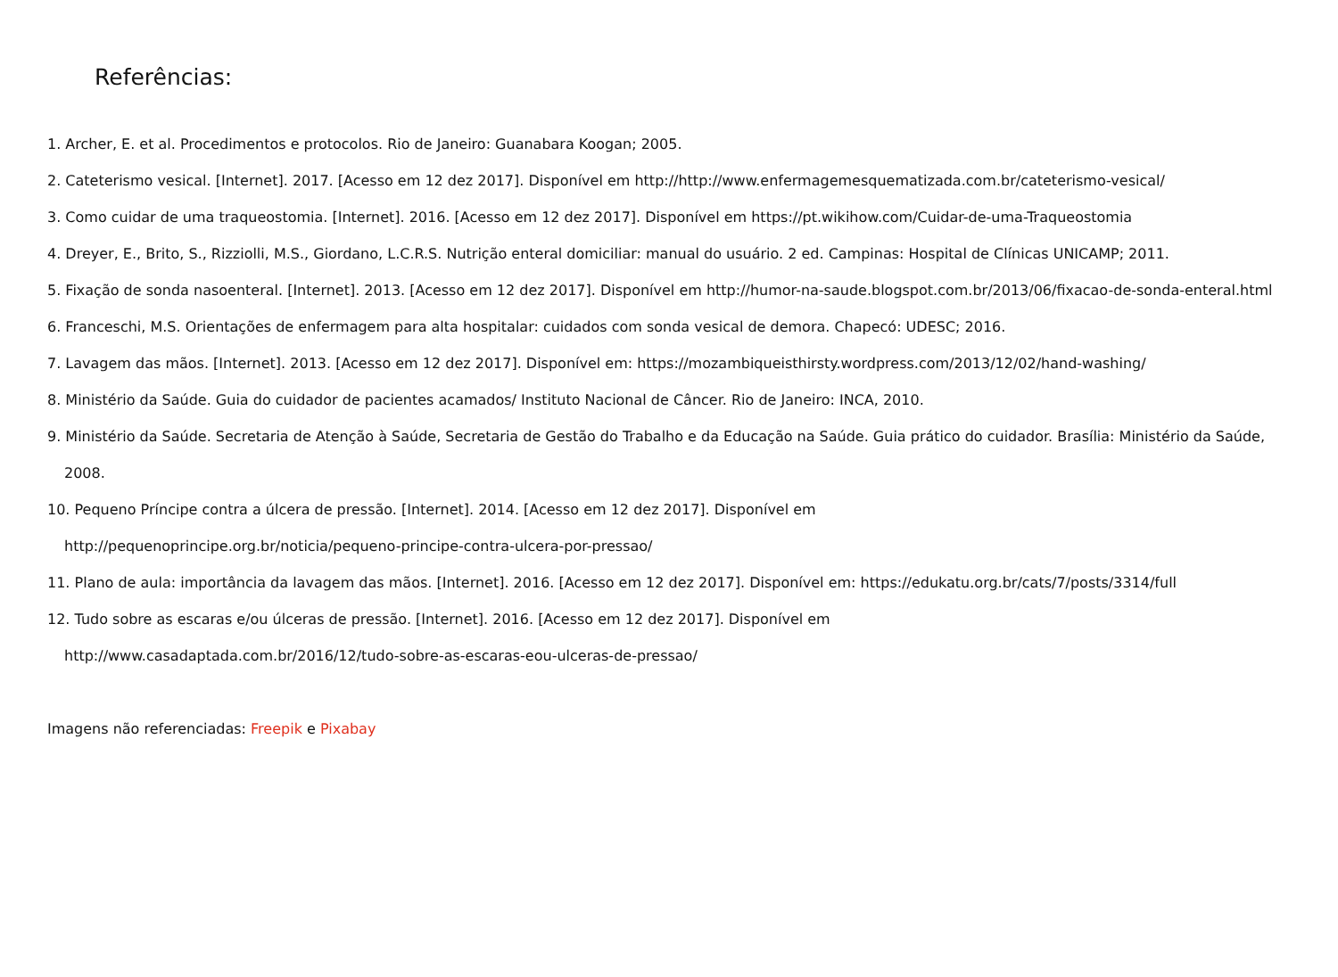Referências:
1. Archer, E. et al. Procedimentos e protocolos. Rio de Janeiro: Guanabara Koogan; 2005.
2. Cateterismo vesical. [Internet]. 2017. [Acesso em 12 dez 2017]. Disponível em http://http://www.enfermagemesquematizada.com.br/cateterismo-vesical/
3. Como cuidar de uma traqueostomia. [Internet]. 2016. [Acesso em 12 dez 2017]. Disponível em https://pt.wikihow.com/Cuidar-de-uma-Traqueostomia
4. Dreyer, E., Brito, S., Rizziolli, M.S., Giordano, L.C.R.S. Nutrição enteral domiciliar: manual do usuário. 2 ed. Campinas: Hospital de Clínicas UNICAMP; 2011.
5. Fixação de sonda nasoenteral. [Internet]. 2013. [Acesso em 12 dez 2017]. Disponível em http://humor-na-saude.blogspot.com.br/2013/06/fixacao-de-sonda-enteral.html
6. Franceschi, M.S. Orientações de enfermagem para alta hospitalar: cuidados com sonda vesical de demora. Chapecó: UDESC; 2016.
7. Lavagem das mãos. [Internet]. 2013. [Acesso em 12 dez 2017]. Disponível em: https://mozambiqueisthirsty.wordpress.com/2013/12/02/hand-washing/
8. Ministério da Saúde. Guia do cuidador de pacientes acamados/ Instituto Nacional de Câncer. Rio de Janeiro: INCA, 2010.
9. Ministério da Saúde. Secretaria de Atenção à Saúde, Secretaria de Gestão do Trabalho e da Educação na Saúde. Guia prático do cuidador. Brasília: Ministério da Saúde,
2008.
10. Pequeno Príncipe contra a úlcera de pressão. [Internet]. 2014. [Acesso em 12 dez 2017]. Disponível em
http://pequenoprincipe.org.br/noticia/pequeno-principe-contra-ulcera-por-pressao/
11. Plano de aula: importância da lavagem das mãos. [Internet]. 2016. [Acesso em 12 dez 2017]. Disponível em: https://edukatu.org.br/cats/7/posts/3314/full
12. Tudo sobre as escaras e/ou úlceras de pressão. [Internet]. 2016. [Acesso em 12 dez 2017]. Disponível em
http://www.casadaptada.com.br/2016/12/tudo-sobre-as-escaras-eou-ulceras-de-pressao/
Imagens não referenciadas: Freepik e Pixabay